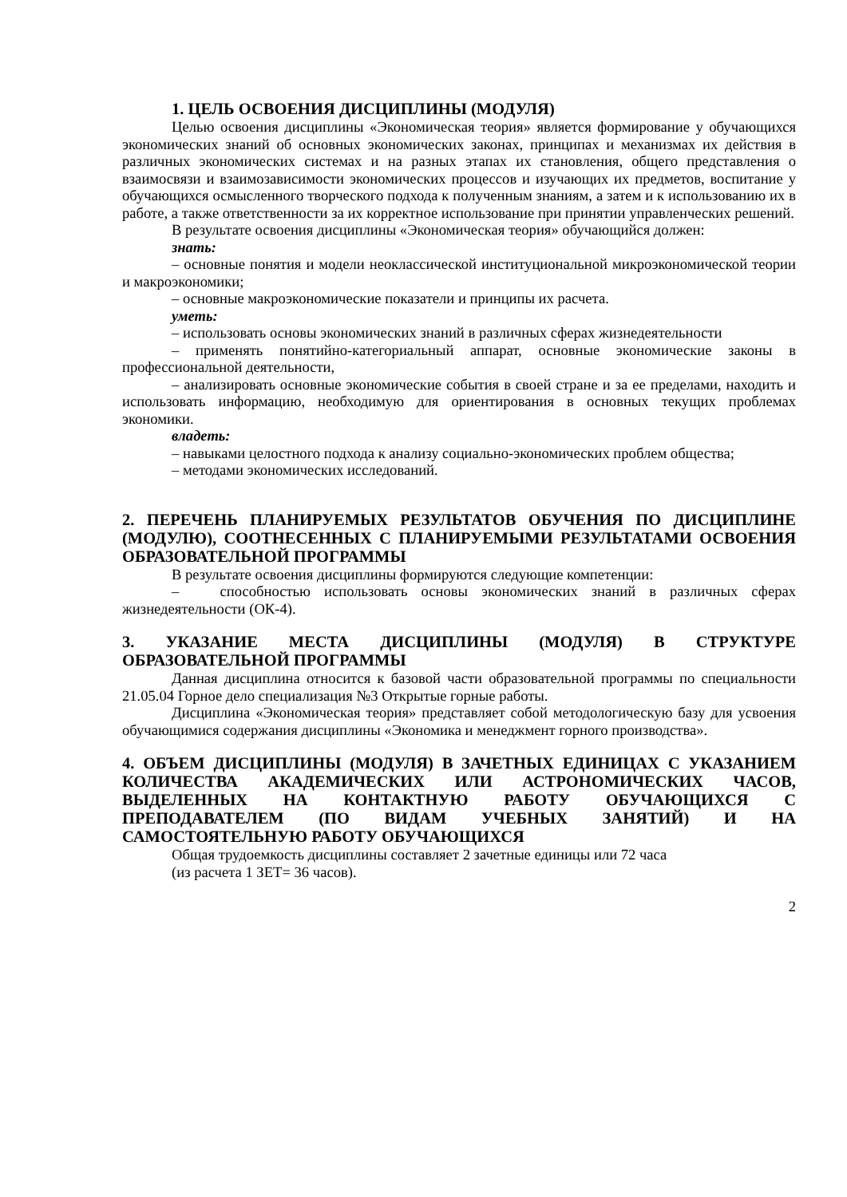1. ЦЕЛЬ ОСВОЕНИЯ ДИСЦИПЛИНЫ (МОДУЛЯ)
Целью освоения дисциплины «Экономическая теория» является формирование у обучающихся экономических знаний об основных экономических законах, принципах и механизмах их действия в различных экономических системах и на разных этапах их становления, общего представления о взаимосвязи и взаимозависимости экономических процессов и изучающих их предметов, воспитание у обучающихся осмысленного творческого подхода к полученным знаниям, а затем и к использованию их в работе, а также ответственности за их корректное использование при принятии управленческих решений.
В результате освоения дисциплины «Экономическая теория» обучающийся должен:
знать:
– основные понятия и модели неоклассической институциональной микроэкономической теории и макроэкономики;
– основные макроэкономические показатели и принципы их расчета.
уметь:
– использовать основы экономических знаний в различных сферах жизнедеятельности
– применять понятийно-категориальный аппарат, основные экономические законы в профессиональной деятельности,
– анализировать основные экономические события в своей стране и за ее пределами, находить и использовать информацию, необходимую для ориентирования в основных текущих проблемах экономики.
владеть:
– навыками целостного подхода к анализу социально-экономических проблем общества;
– методами экономических исследований.
2. ПЕРЕЧЕНЬ ПЛАНИРУЕМЫХ РЕЗУЛЬТАТОВ ОБУЧЕНИЯ ПО ДИСЦИПЛИНЕ (МОДУЛЮ), СООТНЕСЕННЫХ С ПЛАНИРУЕМЫМИ РЕЗУЛЬТАТАМИ ОСВОЕНИЯ ОБРАЗОВАТЕЛЬНОЙ ПРОГРАММЫ
В результате освоения дисциплины формируются следующие компетенции:
– способностью использовать основы экономических знаний в различных сферах жизнедеятельности (ОК-4).
3. УКАЗАНИЕ МЕСТА ДИСЦИПЛИНЫ (МОДУЛЯ) В СТРУКТУРЕ ОБРАЗОВАТЕЛЬНОЙ ПРОГРАММЫ
Данная дисциплина относится к базовой части образовательной программы по специальности 21.05.04 Горное дело специализация №3 Открытые горные работы.
Дисциплина «Экономическая теория» представляет собой методологическую базу для усвоения обучающимися содержания дисциплины «Экономика и менеджмент горного производства».
4. ОБЪЕМ ДИСЦИПЛИНЫ (МОДУЛЯ) В ЗАЧЕТНЫХ ЕДИНИЦАХ С УКАЗАНИЕМ КОЛИЧЕСТВА АКАДЕМИЧЕСКИХ ИЛИ АСТРОНОМИЧЕСКИХ ЧАСОВ, ВЫДЕЛЕННЫХ НА КОНТАКТНУЮ РАБОТУ ОБУЧАЮЩИХСЯ С ПРЕПОДАВАТЕЛЕМ (ПО ВИДАМ УЧЕБНЫХ ЗАНЯТИЙ) И НА САМОСТОЯТЕЛЬНУЮ РАБОТУ ОБУЧАЮЩИХСЯ
Общая трудоемкость дисциплины составляет 2 зачетные единицы или 72 часа
(из расчета 1 ЗЕТ= 36 часов).
2